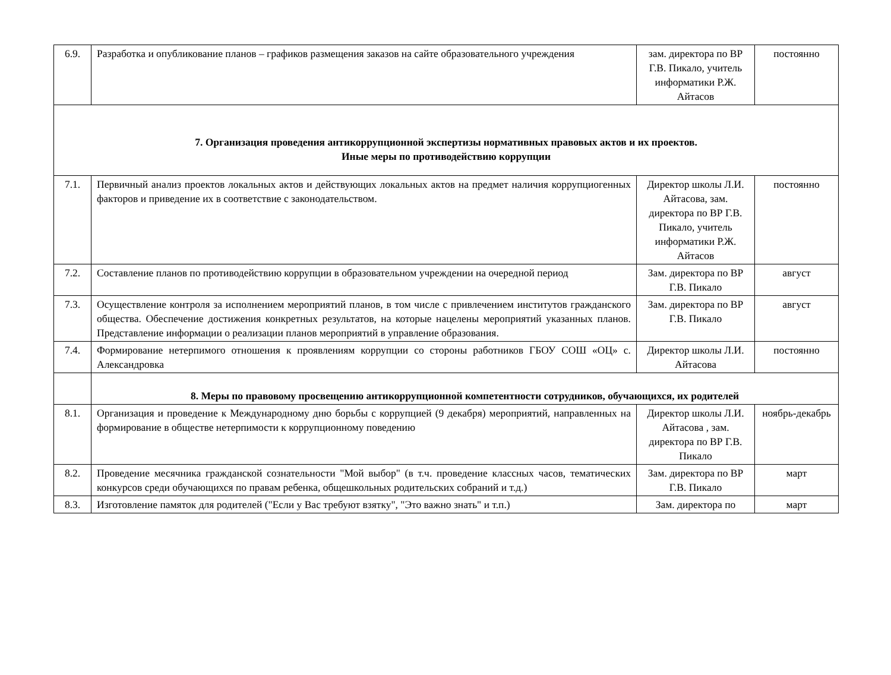| 6.9. | Разработка и опубликование планов – графиков размещения заказов на сайте образовательного учреждения | зам. директора по ВР Г.В. Пикало, учитель информатики Р.Ж. Айтасов | постоянно |
| 7. Организация проведения антикоррупционной экспертизы нормативных правовых актов и их проектов. Иные меры по противодействию коррупции | | | |
| 7.1. | Первичный анализ проектов локальных актов и действующих локальных актов на предмет наличия коррупциогенных факторов и приведение их в соответствие с законодательством. | Директор школы Л.И. Айтасова, зам. директора по ВР Г.В. Пикало, учитель информатики Р.Ж. Айтасов | постоянно |
| 7.2. | Составление планов по противодействию коррупции в образовательном учреждении на очередной период | Зам. директора по ВР Г.В. Пикало | август |
| 7.3. | Осуществление контроля за исполнением мероприятий планов, в том числе с привлечением институтов гражданского общества. Обеспечение достижения конкретных результатов, на которые нацелены мероприятий указанных планов. Представление информации о реализации планов мероприятий в управление образования. | Зам. директора по ВР Г.В. Пикало | август |
| 7.4. | Формирование нетерпимого отношения к проявлениям коррупции со стороны работников ГБОУ СОШ «ОЦ» с. Александровка | Директор школы Л.И. Айтасова | постоянно |
| | 8. Меры по правовому просвещению антикоррупционной компетентности сотрудников, обучающихся, их родителей | | |
| 8.1. | Организация и проведение к Международному дню борьбы с коррупцией (9 декабря) мероприятий, направленных на формирование в обществе нетерпимости к коррупционному поведению | Директор школы Л.И. Айтасова , зам. директора по ВР Г.В. Пикало | ноябрь-декабрь |
| 8.2. | Проведение месячника гражданской сознательности "Мой выбор" (в т.ч. проведение классных часов, тематических конкурсов среди обучающихся по правам ребенка, общешкольных родительских собраний и т.д.) | Зам. директора по ВР Г.В. Пикало | март |
| 8.3. | Изготовление памяток для родителей ("Если у Вас требуют взятку", "Это важно знать" и т.п.) | Зам. директора по | март |